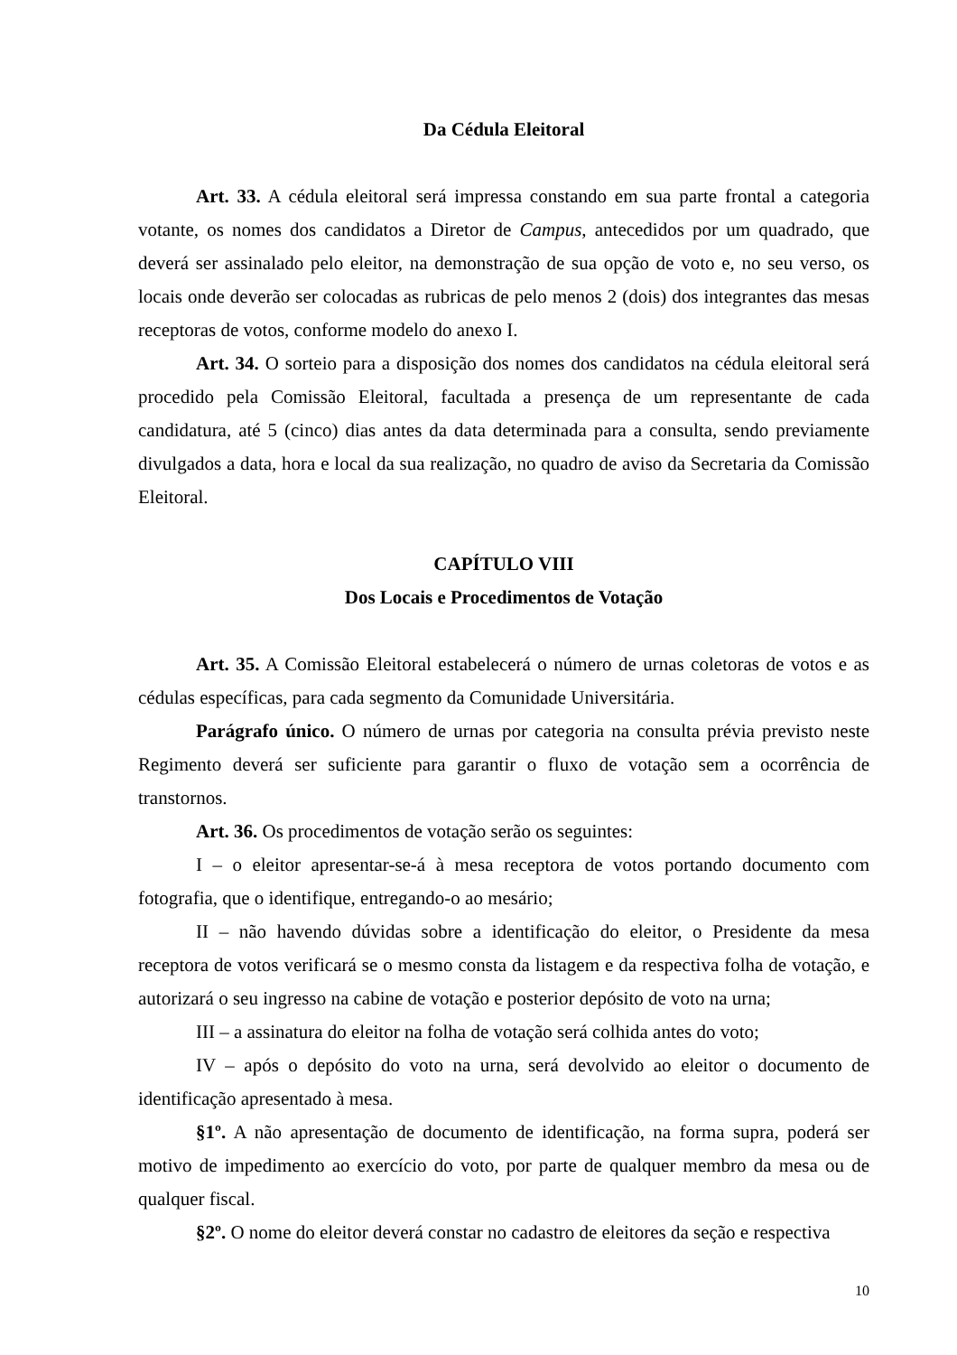Da Cédula Eleitoral
Art. 33. A cédula eleitoral será impressa constando em sua parte frontal a categoria votante, os nomes dos candidatos a Diretor de Campus, antecedidos por um quadrado, que deverá ser assinalado pelo eleitor, na demonstração de sua opção de voto e, no seu verso, os locais onde deverão ser colocadas as rubricas de pelo menos 2 (dois) dos integrantes das mesas receptoras de votos, conforme modelo do anexo I.
Art. 34. O sorteio para a disposição dos nomes dos candidatos na cédula eleitoral será procedido pela Comissão Eleitoral, facultada a presença de um representante de cada candidatura, até 5 (cinco) dias antes da data determinada para a consulta, sendo previamente divulgados a data, hora e local da sua realização, no quadro de aviso da Secretaria da Comissão Eleitoral.
CAPÍTULO VIII
Dos Locais e Procedimentos de Votação
Art. 35. A Comissão Eleitoral estabelecerá o número de urnas coletoras de votos e as cédulas específicas, para cada segmento da Comunidade Universitária.
Parágrafo único. O número de urnas por categoria na consulta prévia previsto neste Regimento deverá ser suficiente para garantir o fluxo de votação sem a ocorrência de transtornos.
Art. 36. Os procedimentos de votação serão os seguintes:
I – o eleitor apresentar-se-á à mesa receptora de votos portando documento com fotografia, que o identifique, entregando-o ao mesário;
II – não havendo dúvidas sobre a identificação do eleitor, o Presidente da mesa receptora de votos verificará se o mesmo consta da listagem e da respectiva folha de votação, e autorizará o seu ingresso na cabine de votação e posterior depósito de voto na urna;
III – a assinatura do eleitor na folha de votação será colhida antes do voto;
IV – após o depósito do voto na urna, será devolvido ao eleitor o documento de identificação apresentado à mesa.
§1º. A não apresentação de documento de identificação, na forma supra, poderá ser motivo de impedimento ao exercício do voto, por parte de qualquer membro da mesa ou de qualquer fiscal.
§2º. O nome do eleitor deverá constar no cadastro de eleitores da seção e respectiva
10